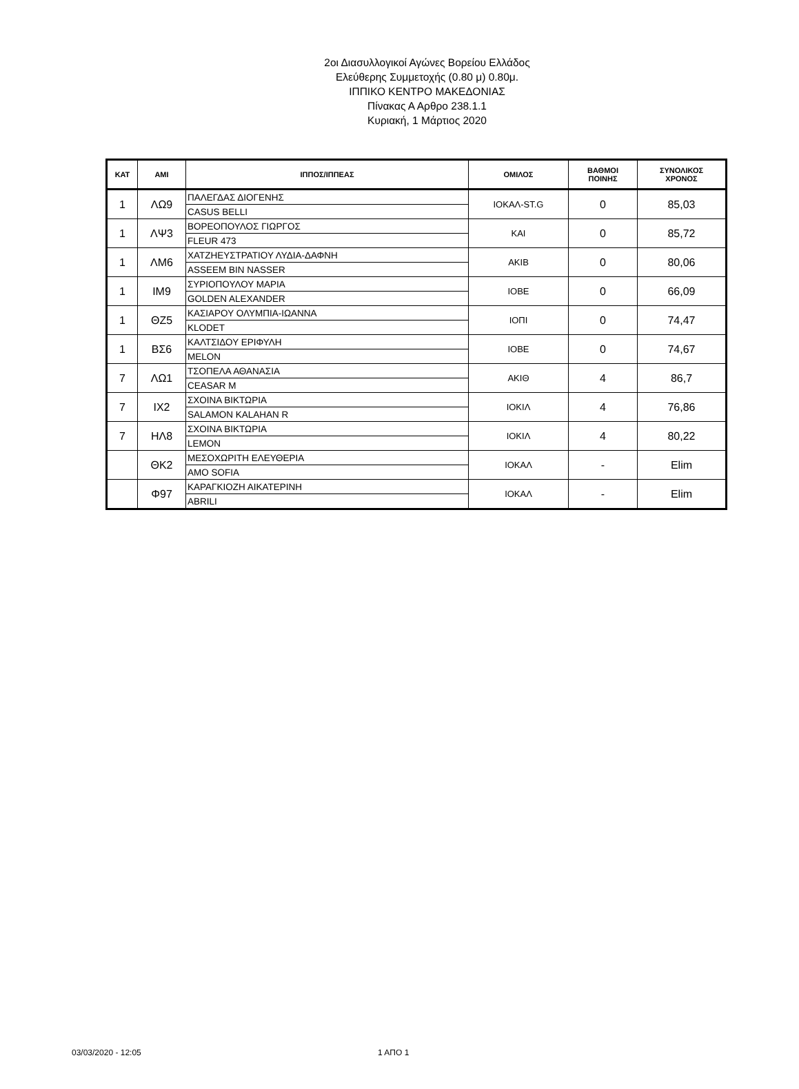2οι Διασυλλογικοί Αγώνες Βορείου Ελλάδος
Ελεύθερης Συμμετοχής (0.80 μ) 0.80μ.
ΙΠΠΙΚΟ ΚΕΝΤΡΟ ΜΑΚΕΔΟΝΙΑΣ
Πίνακας Α Αρθρο 238.1.1
Κυριακή, 1 Μάρτιος 2020
| ΚΑΤ | ΑΜΙ | ΙΠΠΟΣ/ΙΠΠΕΑΣ | ΟΜΙΛΟΣ | ΒΑΘΜΟΙ ΠΟΙΝΗΣ | ΣΥΝΟΛΙΚΟΣ ΧΡΟΝΟΣ |
| --- | --- | --- | --- | --- | --- |
| 1 | ΛΩ9 | ΠΑΛΕΓΔΑΣ ΔΙΟΓΕΝΗΣ | ΙΟΚΑΛ-ST.G | 0 | 85,03 |
| | | CASUS BELLI | | | |
| 1 | ΛΨ3 | ΒΟΡΕΟΠΟΥΛΟΣ ΓΙΩΡΓΟΣ | ΚΑΙ | 0 | 85,72 |
| | | FLEUR 473 | | | |
| 1 | ΛΜ6 | ΧΑΤΖΗΕΥΣΤΡΑΤΙΟΥ ΛΥΔΙΑ-ΔΑΦΝΗ | ΑΚΙΒ | 0 | 80,06 |
| | | ASSEEM BIN NASSER | | | |
| 1 | ΙΜ9 | ΣΥΡΙΟΠΟΥΛΟΥ ΜΑΡΙΑ | ΙΟΒΕ | 0 | 66,09 |
| | | GOLDEN ALEXANDER | | | |
| 1 | ΘΖ5 | ΚΑΣΙΑΡΟΥ ΟΛΥΜΠΙΑ-ΙΩΑΝΝΑ | ΙΟΠΙ | 0 | 74,47 |
| | | KLODET | | | |
| 1 | ΒΣ6 | ΚΑΛΤΣΙΔΟΥ ΕΡΙΦΥΛΗ | ΙΟΒΕ | 0 | 74,67 |
| | | MELON | | | |
| 7 | ΛΩ1 | ΤΣΟΠΕΛΑ ΑΘΑΝΑΣΙΑ | ΑΚΙΘ | 4 | 86,7 |
| | | CEASAR M | | | |
| 7 | ΙΧ2 | ΣΧΟΙΝΑ ΒΙΚΤΩΡΙΑ | ΙΟΚΙΛ | 4 | 76,86 |
| | | SALAMON KALAHAN R | | | |
| 7 | ΗΛ8 | ΣΧΟΙΝΑ ΒΙΚΤΩΡΙΑ | ΙΟΚΙΛ | 4 | 80,22 |
| | | LEMON | | | |
| | ΘΚ2 | ΜΕΣΟΧΩΡΙΤΗ ΕΛΕΥΘΕΡΙΑ | ΙΟΚΑΛ | - | Elim |
| | | AMO SOFIA | | | |
| | Φ97 | ΚΑΡΑΓΚΙΟΖΗ ΑΙΚΑΤΕΡΙΝΗ | ΙΟΚΑΛ | - | Elim |
| | | ABRILI | | | |
03/03/2020 - 12:05 1 ΑΠΟ 1